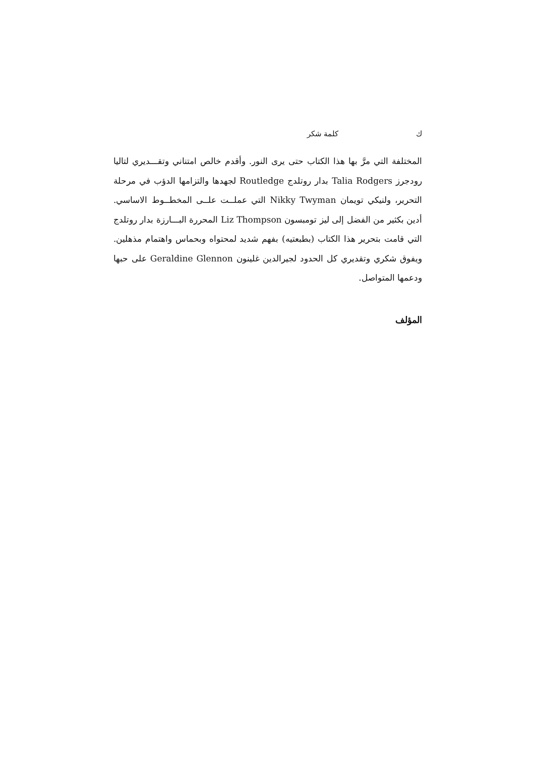ك كلمة شكر
المختلفة التي مرَّ بها هذا الكتاب حتى يرى النور. وأقدم خالص امتناني وتقـــديري لتاليا رودجرز Talia Rodgers بدار روتلدج Routledge لجهدها والتزامها الدؤب في مرحلة التحرير، ولنيكي تويمان Nikky Twyman التي عملــت علــى المخطــوط الاساسي. أدين بكثير من الفضل إلى ليز تومبسون Liz Thompson المحررة البـــارزة بدار روتلدج التي قامت بتحرير هذا الكتاب (بطبعتيه) بفهم شديد لمحتواه وبحماس واهتمام مذهلين. ويفوق شكري وتقديري كل الحدود لجيرالدين غلينون Geraldine Glennon على حبها ودعمها المتواصل.
المؤلف